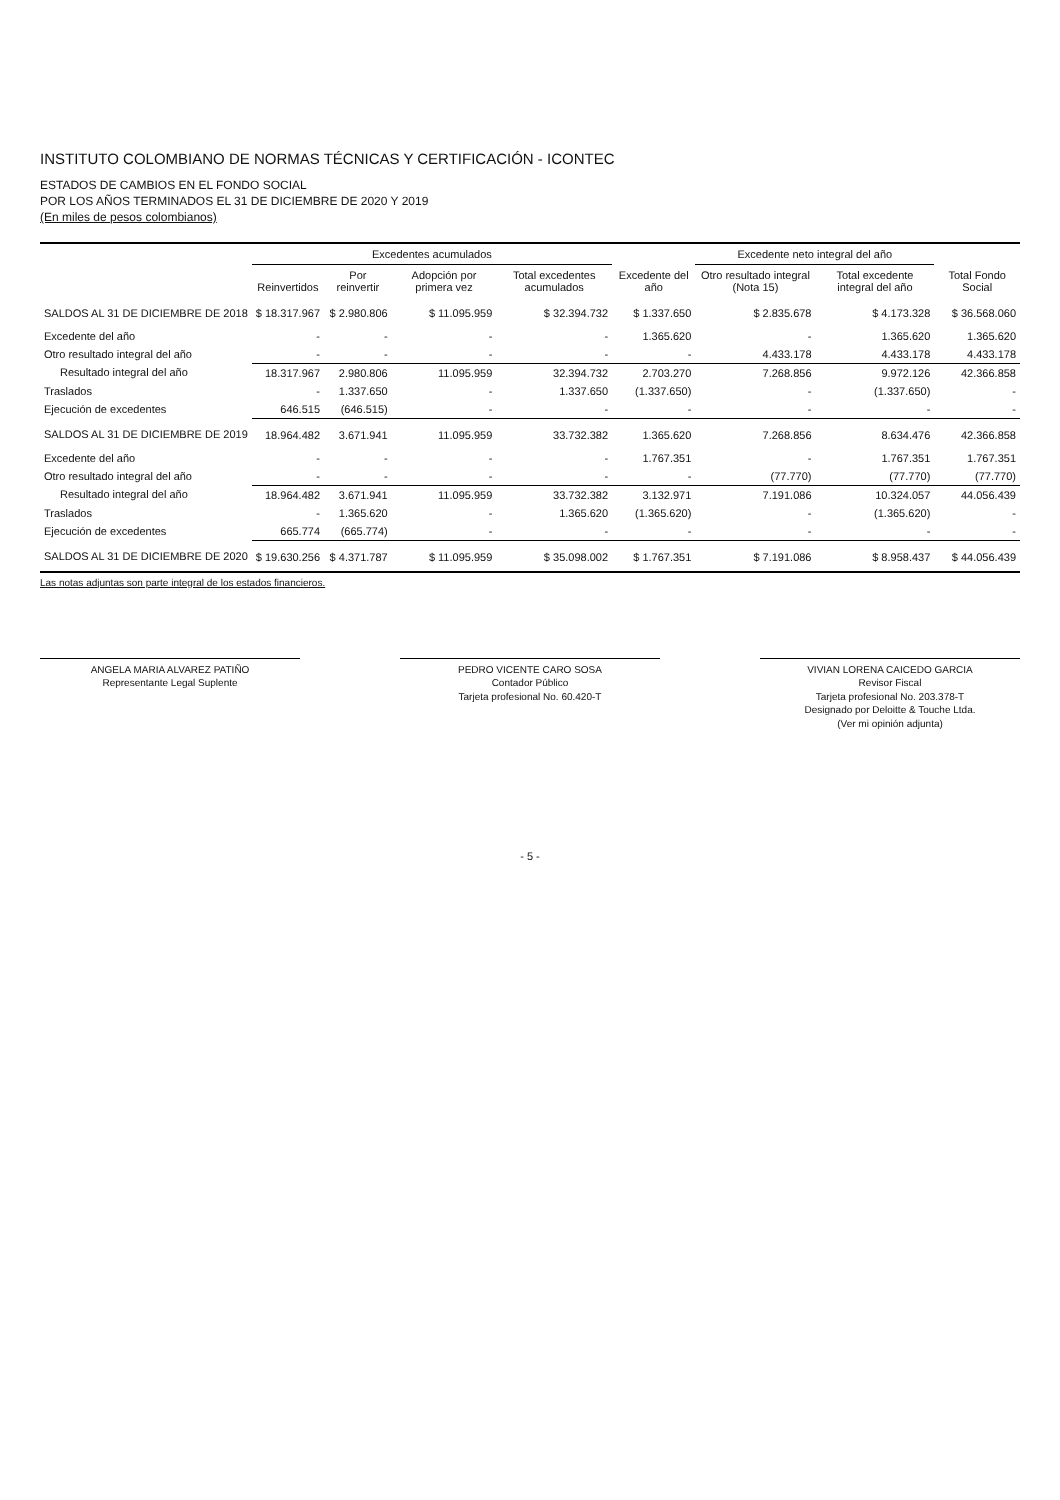INSTITUTO COLOMBIANO DE NORMAS TÉCNICAS Y CERTIFICACIÓN - ICONTEC
ESTADOS DE CAMBIOS EN EL FONDO SOCIAL
POR LOS AÑOS TERMINADOS EL 31 DE DICIEMBRE DE 2020 Y 2019
(En miles de pesos colombianos)
| | Excedentes acumulados | | | | | Excedente neto integral del año | | |
| --- | --- | --- | --- | --- | --- | --- | --- | --- |
| | Reinvertidos | Por reinvertir | Adopción por primera vez | Total excedentes acumulados | Excedente del año | Otro resultado integral (Nota 15) | Total excedente integral del año | Total Fondo Social |
| SALDOS AL 31 DE DICIEMBRE DE 2018 | $ 18.317.967 | $ 2.980.806 | $ 11.095.959 | $ 32.394.732 | $ 1.337.650 | $ 2.835.678 | $ 4.173.328 | $ 36.568.060 |
| Excedente del año | - | - | - | - | 1.365.620 | - | 1.365.620 | 1.365.620 |
| Otro resultado integral del año | - | - | - | - | - | 4.433.178 | 4.433.178 | 4.433.178 |
| Resultado integral del año | 18.317.967 | 2.980.806 | 11.095.959 | 32.394.732 | 2.703.270 | 7.268.856 | 9.972.126 | 42.366.858 |
| Traslados | - | 1.337.650 | - | 1.337.650 | (1.337.650) | - | (1.337.650) | - |
| Ejecución de excedentes | 646.515 | (646.515) | - | - | - | - | - | - |
| SALDOS AL 31 DE DICIEMBRE DE 2019 | 18.964.482 | 3.671.941 | 11.095.959 | 33.732.382 | 1.365.620 | 7.268.856 | 8.634.476 | 42.366.858 |
| Excedente del año | - | - | - | - | 1.767.351 | - | 1.767.351 | 1.767.351 |
| Otro resultado integral del año | - | - | - | - | - | (77.770) | (77.770) | (77.770) |
| Resultado integral del año | 18.964.482 | 3.671.941 | 11.095.959 | 33.732.382 | 3.132.971 | 7.191.086 | 10.324.057 | 44.056.439 |
| Traslados | - | 1.365.620 | - | 1.365.620 | (1.365.620) | - | (1.365.620) | - |
| Ejecución de excedentes | 665.774 | (665.774) | - | - | - | - | - | - |
| SALDOS AL 31 DE DICIEMBRE DE 2020 | $ 19.630.256 | $ 4.371.787 | $ 11.095.959 | $ 35.098.002 | $ 1.767.351 | $ 7.191.086 | $ 8.958.437 | $ 44.056.439 |
Las notas adjuntas son parte integral de los estados financieros.
ANGELA MARIA ALVAREZ PATIÑO
Representante Legal Suplente
PEDRO VICENTE CARO SOSA
Contador Público
Tarjeta profesional No. 60.420-T
VIVIAN LORENA CAICEDO GARCIA
Revisor Fiscal
Tarjeta profesional No. 203.378-T
Designado por Deloitte & Touche Ltda.
(Ver mi opinión adjunta)
- 5 -